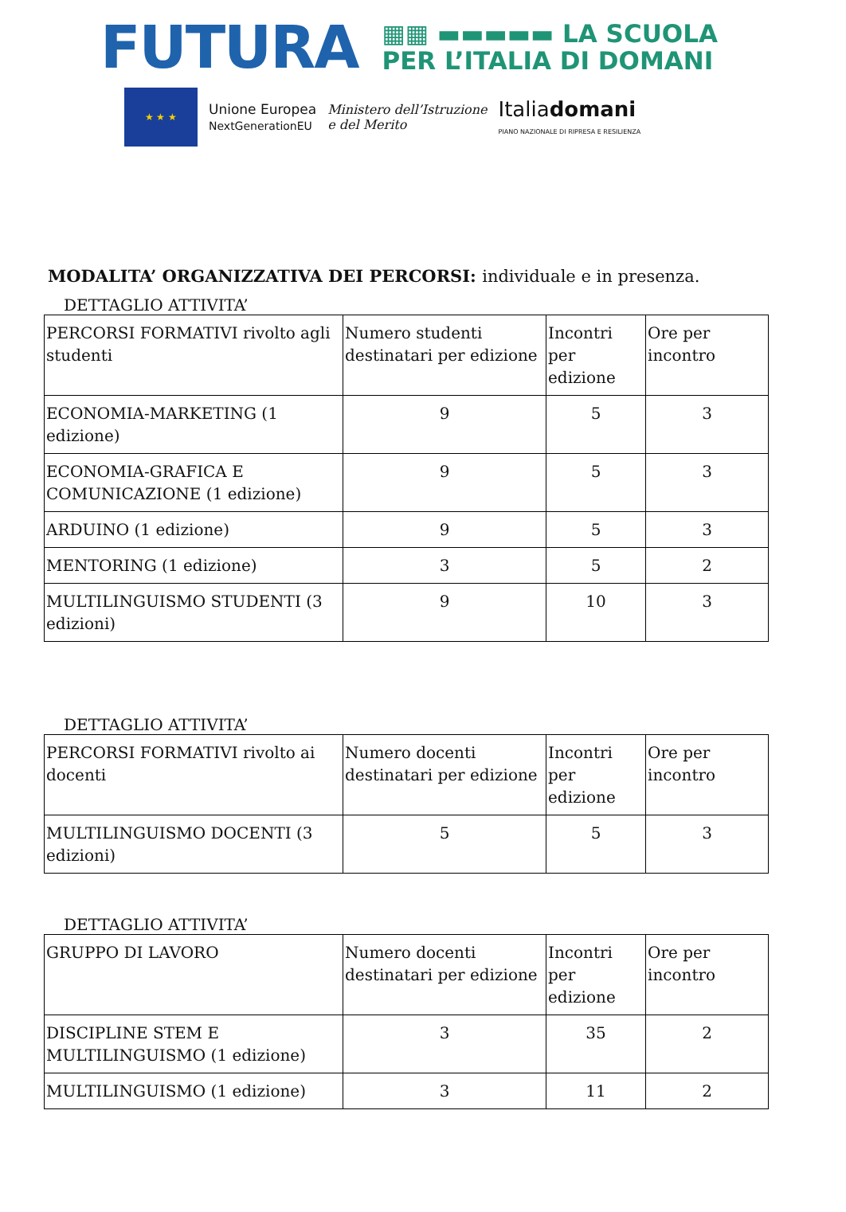FUTURA
▦▦ ▬▬▬▬▬ LA SCUOLA
PER L’ITALIA DI DOMANI
★ ★ ★
Unione Europea
NextGenerationEU
Ministero dell’Istruzione
e del Merito
Italiadomani
PIANO NAZIONALE DI RIPRESA E RESILIENZA
MODALITA’ ORGANIZZATIVA DEI PERCORSI: individuale e in presenza.
DETTAGLIO ATTIVITA’
| PERCORSI FORMATIVI rivolto agli studenti | Numero studenti destinatari per edizione | Incontri per edizione | Ore per incontro |
| ECONOMIA-MARKETING (1 edizione) | 9 | 5 | 3 |
| ECONOMIA-GRAFICA E COMUNICAZIONE (1 edizione) | 9 | 5 | 3 |
| ARDUINO (1 edizione) | 9 | 5 | 3 |
| MENTORING (1 edizione) | 3 | 5 | 2 |
| MULTILINGUISMO STUDENTI (3 edizioni) | 9 | 10 | 3 |
DETTAGLIO ATTIVITA’
| PERCORSI FORMATIVI rivolto ai docenti | Numero docenti destinatari per edizione | Incontri per edizione | Ore per incontro |
| MULTILINGUISMO DOCENTI (3 edizioni) | 5 | 5 | 3 |
DETTAGLIO ATTIVITA’
| GRUPPO DI LAVORO | Numero docenti destinatari per edizione | Incontri per edizione | Ore per incontro |
| DISCIPLINE STEM E MULTILINGUISMO (1 edizione) | 3 | 35 | 2 |
| MULTILINGUISMO (1 edizione) | 3 | 11 | 2 |